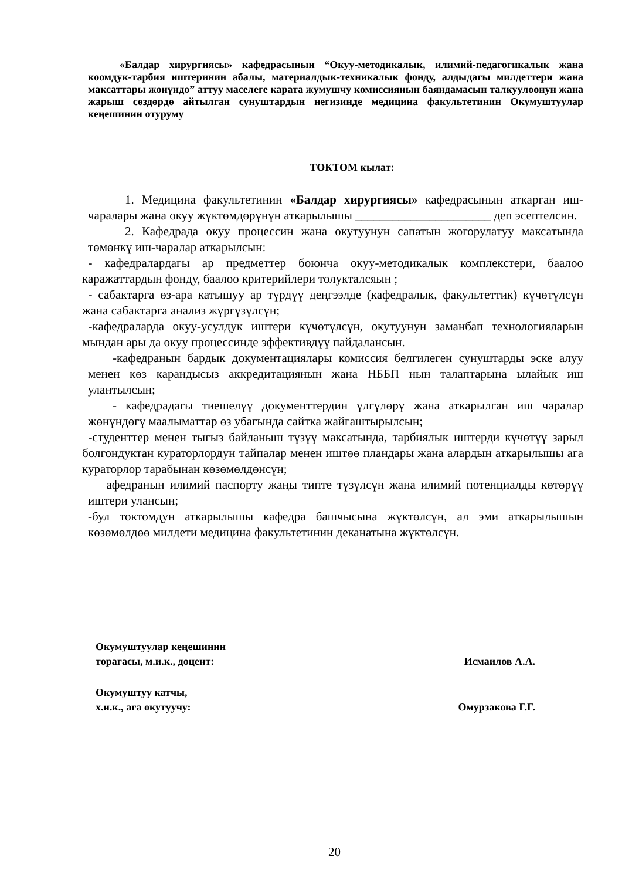«Балдар хирургиясы» кафедрасынын “Окуу-методикалык, илимий-педагогикалык жана коомдук-тарбия иштеринин абалы, материалдык-техникалык фонду, алдыдагы милдеттери жана максаттары жөнүндө” аттуу маселеге карата жумушчу комиссиянын баяндамасын талкуулоонун жана жарыш сөздөрдө айтылган сунуштардын негизинде медицина факультетинин Окумуштуулар кеңешинин отуруму
ТОКТОМ кылат:
   1. Медицина факультетинин «Балдар хирургиясы» кафедрасынын аткарган иш-чаралары жана окуу жүктөмдөрүнүн аткарылышы ______________________ деп эсептелсин.
   2. Кафедрада окуу процессин жана окутуунун сапатын жогорулатуу максатында төмөнкү иш-чаралар аткарылсын:
 - кафедралардагы ар предметтер боюнча окуу-методикалык комплекстери, баалоо каражаттардын фонду, баалоо критерийлери толуктался­ын ;
 - сабактарга өз-ара катышуу ар түрдүү деңгээлде (кафедралык, факультеттик) күчөтүлсүн жана сабактарга анализ жүргүзүлсүн;
 -кафедраларда окуу-усулдук иштери күчөтүлсүн, окутуунун заманбап технологияларын мындан ары да окуу процессинде эффективдүү пайдалансын.
  -кафедранын бардык документациялары комиссия белгилеген сунуштарды эске алуу менен көз карандысыз аккредитациянын жана НББП нын талаптарына ылайык иш улантылсын;
  - кафедрадагы тиешелүү документтердин үлгүлөрү жана аткарылган иш чаралар жөнүндөгү маалыматтар өз убагында сайтка жайгаштырылсын;
 -студенттер менен тыгыз байланыш түзүү максатында, тарбиялык иштерди күчөтүү зарыл болгондуктан кураторлордун тайпалар менен иштөө пландары жана алардын аткарылышы ага кураторлор тарабынан көзөмөлдөнсүн;
  афедранын илимий паспорту жаңы типте түзүлсүн жана илимий потенциалды көтөрүү иштери улансын;
-бул токтомдун аткарылышы кафедра башчысына жүктөлсүн, ал эми аткарылышын көзөмөлдөө милдети медицина факультетинин деканатына жүктөлсүн.
Окумуштуулар кеңешинин
төрагасы, м.и.к., доцент: Исмаилов А.А.
Окумуштуу катчы,
х.и.к., ага окутуучу: Омурзакова Г.Г.
20